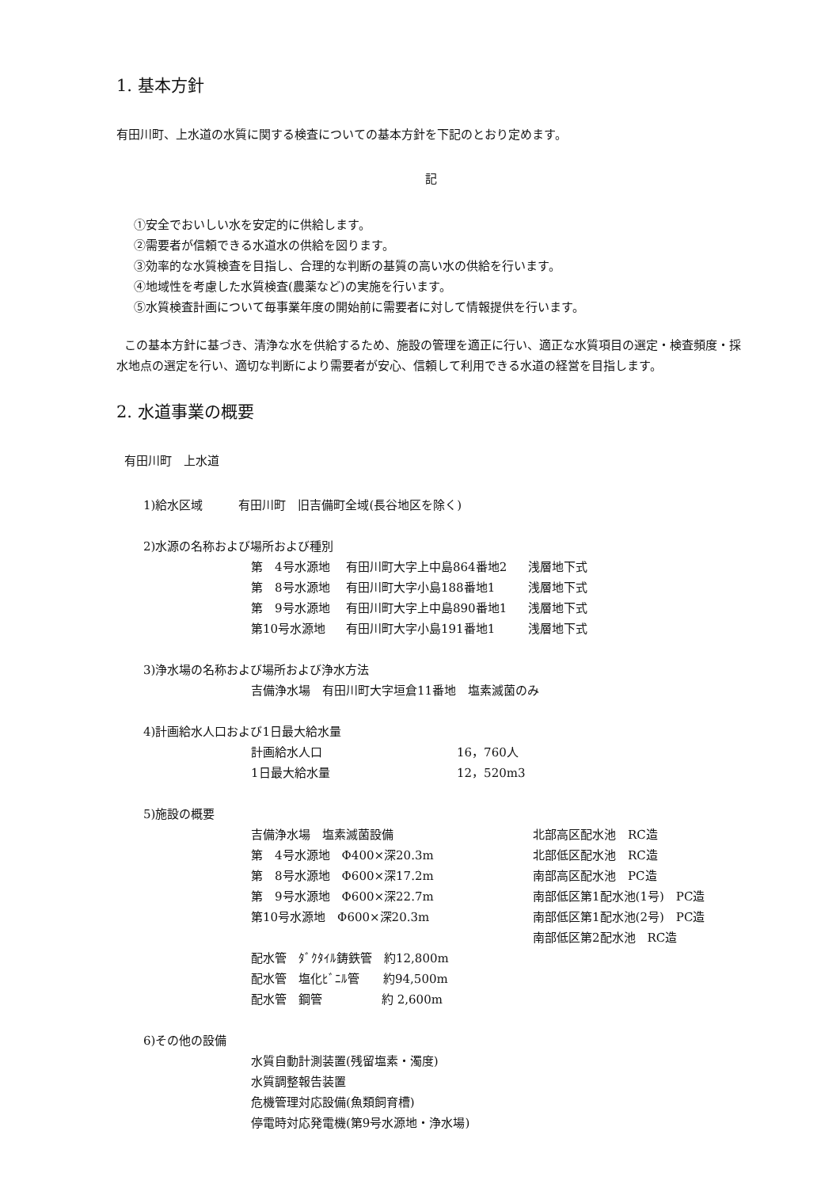1. 基本方針
有田川町、上水道の水質に関する検査についての基本方針を下記のとおり定めます。
記
①安全でおいしい水を安定的に供給します。
②需要者が信頼できる水道水の供給を図ります。
③効率的な水質検査を目指し、合理的な判断の基質の高い水の供給を行います。
④地域性を考慮した水質検査(農薬など)の実施を行います。
⑤水質検査計画について毎事業年度の開始前に需要者に対して情報提供を行います。
この基本方針に基づき、清浄な水を供給するため、施設の管理を適正に行い、適正な水質項目の選定・検査頻度・採水地点の選定を行い、適切な判断により需要者が安心、信頼して利用できる水道の経営を目指します。
2. 水道事業の概要
有田川町　上水道
1)給水区域　　　有田川町　旧吉備町全域(長谷地区を除く)
2)水源の名称および場所および種別
第　4号水源地 有田川町大字上中島864番地2 浅層地下式
第　8号水源地 有田川町大字小島188番地1 浅層地下式
第　9号水源地 有田川町大字上中島890番地1 浅層地下式
第10号水源地 有田川町大字小島191番地1 浅層地下式
3)浄水場の名称および場所および浄水方法
吉備浄水場　有田川町大字垣倉11番地　塩素滅菌のみ
4)計画給水人口および1日最大給水量
計画給水人口 16，760人
1日最大給水量 12，520m3
5)施設の概要
吉備浄水場　塩素滅菌設備 北部高区配水池　RC造 第　4号水源地　Φ400×深20.3m 北部低区配水池　RC造 第　8号水源地　Φ600×深17.2m 南部高区配水池　PC造 第　9号水源地　Φ600×深22.7m 南部低区第1配水池(1号)　PC造 第10号水源地　Φ600×深20.3m 南部低区第1配水池(2号)　PC造 南部低区第2配水池　RC造 配水管　ﾀﾞｸﾀｲﾙ鋳鉄管　約12,800m 配水管　塩化ﾋﾞﾆﾙ管　　約94,500m 配水管　鋼管　　　　　約 2,600m
6)その他の設備
水質自動計測装置(残留塩素・濁度)
水質調整報告装置
危機管理対応設備(魚類飼育槽)
停電時対応発電機(第9号水源地・浄水場)